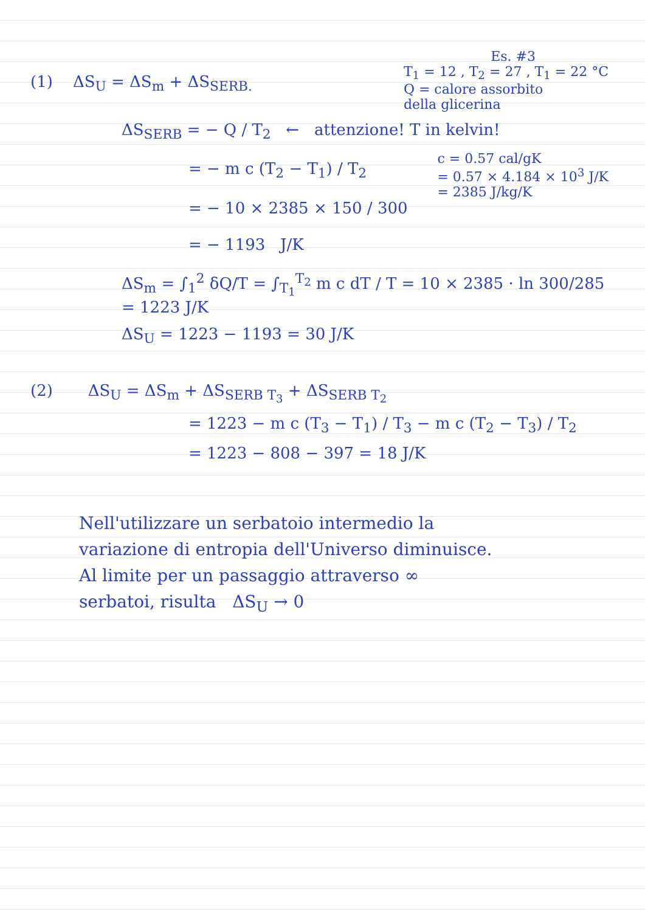Es. #3
(1) ΔS<sub>U</sub> = ΔS<sub>m</sub> + ΔS<sub>SERB.</sub>
T<sub>1</sub> = 12 , T<sub>2</sub> = 27 , T<sub>1</sub> = 22 °C
Q = calore assorbito
della glicerina
ΔS<sub>SERB</sub> = − Q / T<sub>2</sub> ← attenzione! T in kelvin!
= − m c (T<sub>2</sub> − T<sub>1</sub>) / T<sub>2</sub>
= − 10 × 2385 × 150 / 300
= − 1193 J/K
c = 0.57 cal/gK
= 0.57 × 4.184 × 10<sup>3</sup> J/K
= 2385 J/kg/K
ΔS<sub>m</sub> = ∫<sub>1</sub><sup>2</sup> δQ/T = ∫<sub>T<sub>1</sub></sub><sup>T<sub>2</sub></sup> m c dT / T = 10 × 2385 · ln 300/285 = 1223 J/K
ΔS<sub>U</sub> = 1223 − 1193 = 30 J/K
(2) ΔS<sub>U</sub> = ΔS<sub>m</sub> + ΔS<sub>SERB T<sub>3</sub></sub> + ΔS<sub>SERB T<sub>2</sub></sub>
= 1223 − m c (T<sub>3</sub> − T<sub>1</sub>) / T<sub>3</sub> − m c (T<sub>2</sub> − T<sub>3</sub>) / T<sub>2</sub>
= 1223 − 808 − 397 = 18 J/K
Nell'utilizzare un serbatoio intermedio la
variazione di entropia dell'Universo diminuisce.
Al limite per un passaggio attraverso ∞
serbatoi, risulta ΔS<sub>U</sub> → 0